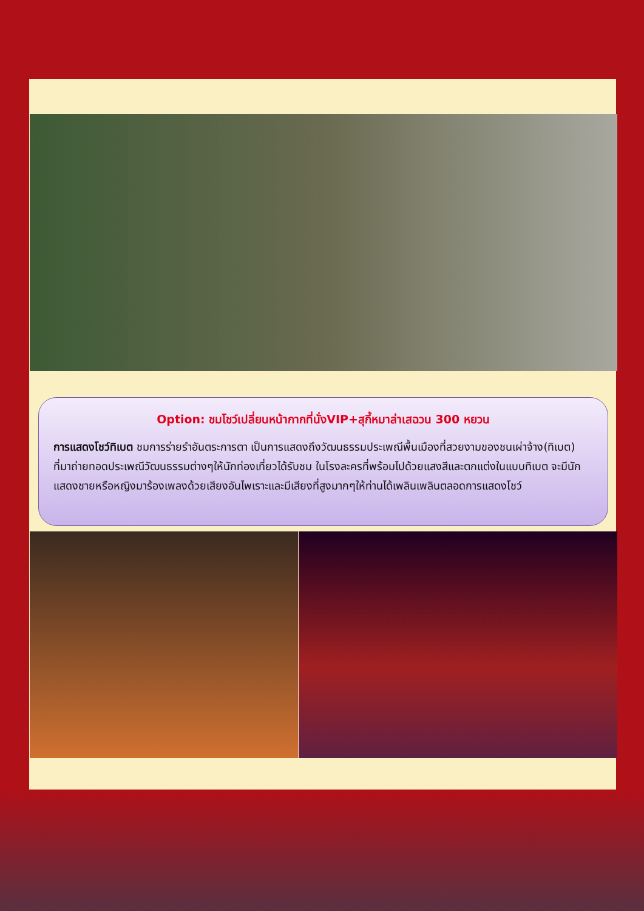Option: ชมโชว์เปลี่ยนหน้ากากที่นั่งVIP+สุกี้หมาล่าเสฉวน 300 หยวน
การแสดงโชว์ทิเบต ชมการร่ายรำอันตระการตา เป็นการแสดงถึงวัฒนธรรมประเพณีพื้นเมืองที่สวยงามของชนเผ่าจ้าง(ทิเบต) ที่มาถ่ายทอดประเพณีวัฒนธรรมต่างๆให้นักท่องเที่ยวได้รับชม ในโรงละครที่พร้อมไปด้วยแสงสีและตกแต่งในแบบทิเบต จะมีนักแสดงชายหรือหญิงมาร้องเพลงด้วยเสียงอันไพเราะและมีเสียงที่สูงมากๆให้ท่านได้เพลินเพลินตลอดการแสดงโชว์